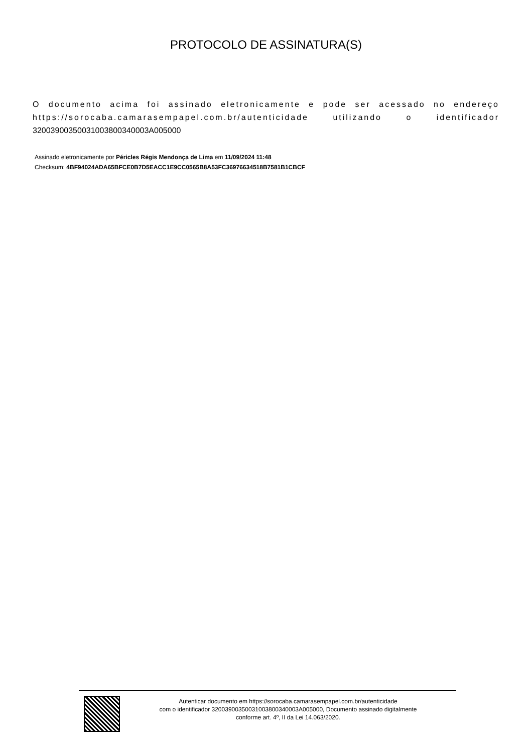PROTOCOLO DE ASSINATURA(S)
O documento acima foi assinado eletronicamente e pode ser acessado no endereço https://sorocaba.camarasempapel.com.br/autenticidade utilizando o identificador 32003900350031003800340003A005000
Assinado eletronicamente por Péricles Régis Mendonça de Lima em 11/09/2024 11:48
Checksum: 4BF94024ADA65BFCE0B7D5EACC1E9CC0565B8A53FC36976634518B7581B1CBCF
Autenticar documento em https://sorocaba.camarasempapel.com.br/autenticidade
com o identificador 32003900350031003800340003A005000, Documento assinado digitalmente
conforme art. 4º, II da Lei 14.063/2020.